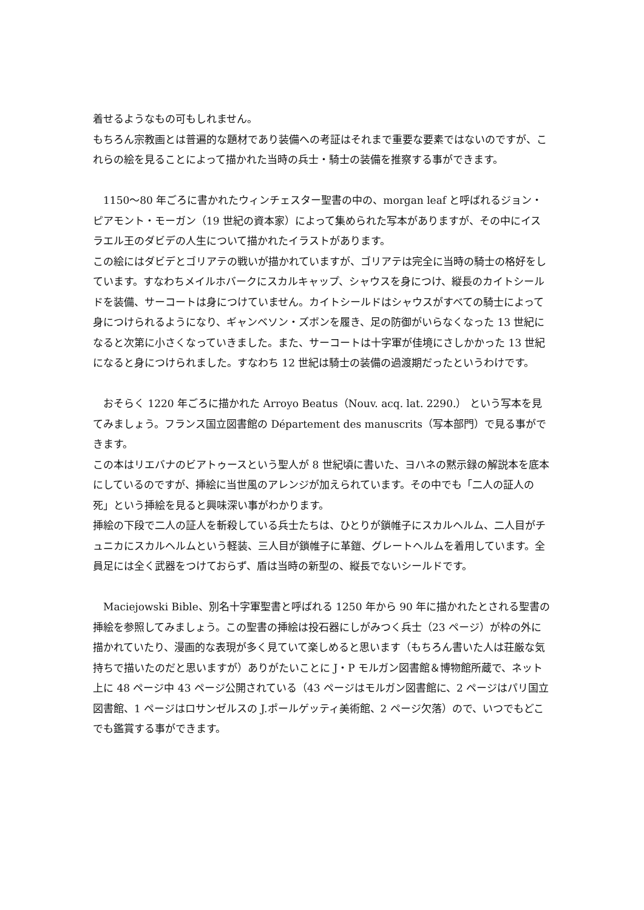着せるようなもの可もしれません。
もちろん宗教画とは普遍的な題材であり装備への考証はそれまで重要な要素ではないのですが、これらの絵を見ることによって描かれた当時の兵士・騎士の装備を推察する事ができます。
　1150～80 年ごろに書かれたウィンチェスター聖書の中の、morgan leaf と呼ばれるジョン・ピアモント・モーガン（19 世紀の資本家）によって集められた写本がありますが、その中にイスラエル王のダビデの人生について描かれたイラストがあります。
この絵にはダビデとゴリアテの戦いが描かれていますが、ゴリアテは完全に当時の騎士の格好をしています。すなわちメイルホバークにスカルキャップ、シャウスを身につけ、縦長のカイトシールドを装備、サーコートは身につけていません。カイトシールドはシャウスがすべての騎士によって身につけられるようになり、ギャンベソン・ズボンを履き、足の防御がいらなくなった 13 世紀になると次第に小さくなっていきました。また、サーコートは十字軍が佳境にさしかかった 13 世紀になると身につけられました。すなわち 12 世紀は騎士の装備の過渡期だったというわけです。
　おそらく 1220 年ごろに描かれた Arroyo Beatus（Nouv. acq. lat. 2290.） という写本を見てみましょう。フランス国立図書館の Département des manuscrits（写本部門）で見る事ができます。
この本はリエバナのビアトゥースという聖人が 8 世紀頃に書いた、ヨハネの黙示録の解説本を底本にしているのですが、挿絵に当世風のアレンジが加えられています。その中でも「二人の証人の死」という挿絵を見ると興味深い事がわかります。
挿絵の下段で二人の証人を斬殺している兵士たちは、ひとりが鎖帷子にスカルヘルム、二人目がチュニカにスカルヘルムという軽装、三人目が鎖帷子に革鎧、グレートヘルムを着用しています。全員足には全く武器をつけておらず、盾は当時の新型の、縦長でないシールドです。
　Maciejowski Bible、別名十字軍聖書と呼ばれる 1250 年から 90 年に描かれたとされる聖書の挿絵を参照してみましょう。この聖書の挿絵は投石器にしがみつく兵士（23 ページ）が枠の外に描かれていたり、漫画的な表現が多く見ていて楽しめると思います（もちろん書いた人は荘厳な気持ちで描いたのだと思いますが）ありがたいことに J・P モルガン図書館＆博物館所蔵で、ネット上に 48 ページ中 43 ページ公開されている（43 ページはモルガン図書館に、2 ページはパリ国立図書館、1 ページはロサンゼルスの J.ポールゲッティ美術館、2 ページ欠落）ので、いつでもどこでも鑑賞する事ができます。